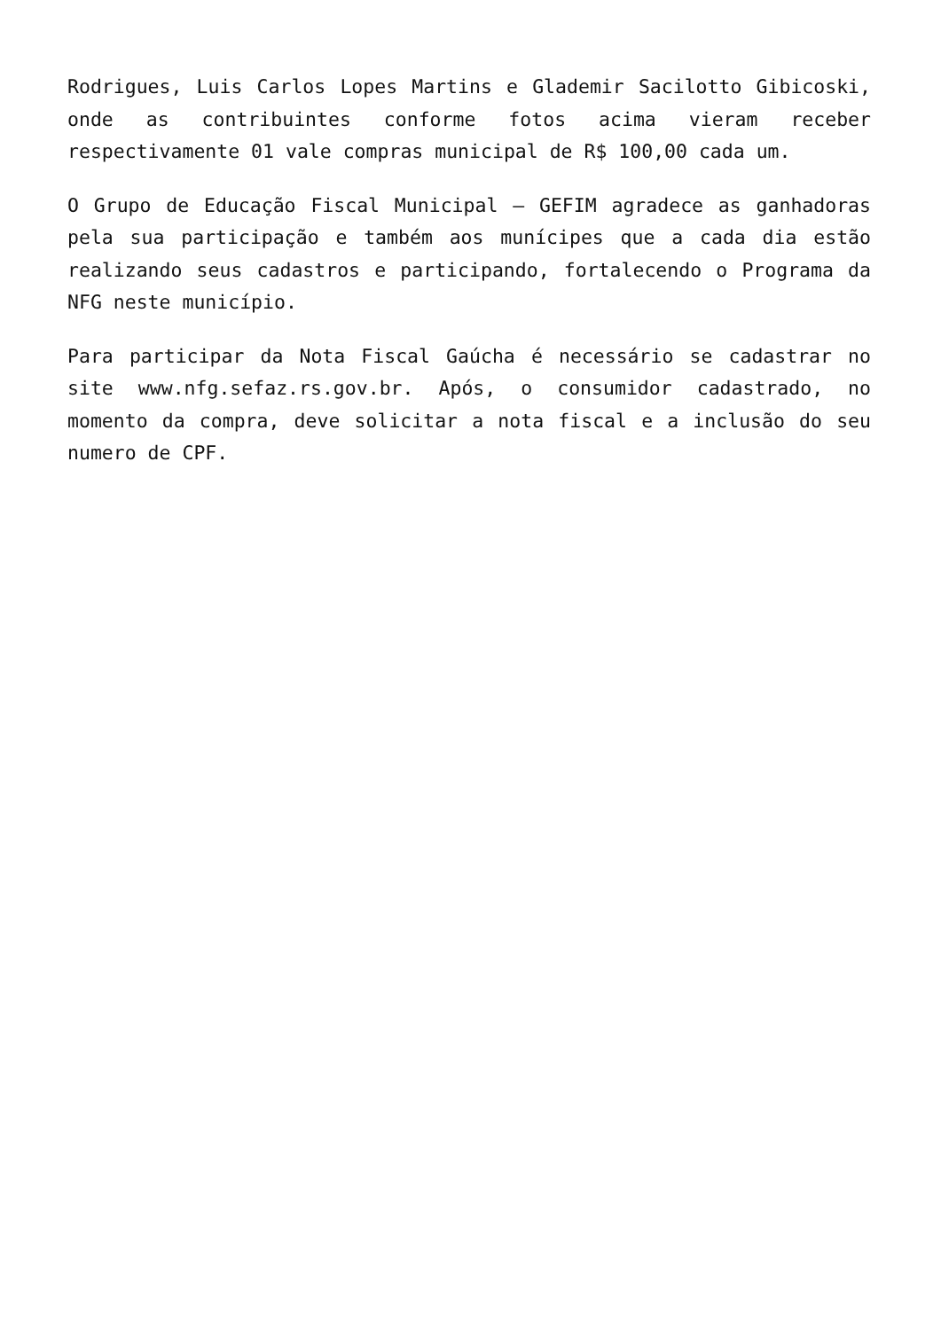Rodrigues, Luis Carlos Lopes Martins e Glademir Sacilotto Gibicoski, onde as contribuintes conforme fotos acima vieram receber respectivamente 01 vale compras municipal de R$ 100,00 cada um.
O Grupo de Educação Fiscal Municipal – GEFIM agradece as ganhadoras pela sua participação e também aos munícipes que a cada dia estão realizando seus cadastros e participando, fortalecendo o Programa da NFG neste município.
Para participar da Nota Fiscal Gaúcha é necessário se cadastrar no site www.nfg.sefaz.rs.gov.br. Após, o consumidor cadastrado, no momento da compra, deve solicitar a nota fiscal e a inclusão do seu numero de CPF.